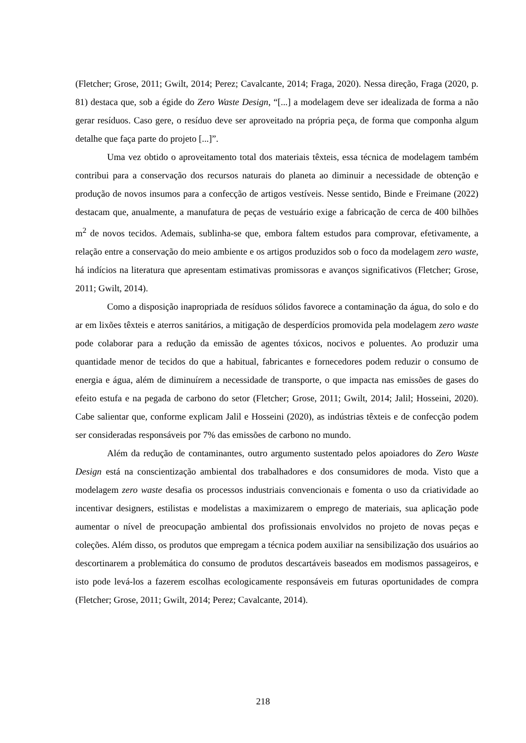(Fletcher; Grose, 2011; Gwilt, 2014; Perez; Cavalcante, 2014; Fraga, 2020). Nessa direção, Fraga (2020, p. 81) destaca que, sob a égide do Zero Waste Design, “[...] a modelagem deve ser idealizada de forma a não gerar resíduos. Caso gere, o resíduo deve ser aproveitado na própria peça, de forma que componha algum detalhe que faça parte do projeto [...]”.
Uma vez obtido o aproveitamento total dos materiais têxteis, essa técnica de modelagem também contribui para a conservação dos recursos naturais do planeta ao diminuir a necessidade de obtenção e produção de novos insumos para a confecção de artigos vestíveis. Nesse sentido, Binde e Freimane (2022) destacam que, anualmente, a manufatura de peças de vestuário exige a fabricação de cerca de 400 bilhões m<sup>2</sup> de novos tecidos. Ademais, sublinha-se que, embora faltem estudos para comprovar, efetivamente, a relação entre a conservação do meio ambiente e os artigos produzidos sob o foco da modelagem zero waste, há indícios na literatura que apresentam estimativas promissoras e avanços significativos (Fletcher; Grose, 2011; Gwilt, 2014).
Como a disposição inapropriada de resíduos sólidos favorece a contaminação da água, do solo e do ar em lixões têxteis e aterros sanitários, a mitigação de desperdícios promovida pela modelagem zero waste pode colaborar para a redução da emissão de agentes tóxicos, nocivos e poluentes. Ao produzir uma quantidade menor de tecidos do que a habitual, fabricantes e fornecedores podem reduzir o consumo de energia e água, além de diminuírem a necessidade de transporte, o que impacta nas emissões de gases do efeito estufa e na pegada de carbono do setor (Fletcher; Grose, 2011; Gwilt, 2014; Jalil; Hosseini, 2020). Cabe salientar que, conforme explicam Jalil e Hosseini (2020), as indústrias têxteis e de confecção podem ser consideradas responsáveis por 7% das emissões de carbono no mundo.
Além da redução de contaminantes, outro argumento sustentado pelos apoiadores do Zero Waste Design está na conscientização ambiental dos trabalhadores e dos consumidores de moda. Visto que a modelagem zero waste desafia os processos industriais convencionais e fomenta o uso da criatividade ao incentivar designers, estilistas e modelistas a maximizarem o emprego de materiais, sua aplicação pode aumentar o nível de preocupação ambiental dos profissionais envolvidos no projeto de novas peças e coleções. Além disso, os produtos que empregam a técnica podem auxiliar na sensibilização dos usuários ao descortinarem a problemática do consumo de produtos descartáveis baseados em modismos passageiros, e isto pode levá-los a fazerem escolhas ecologicamente responsáveis em futuras oportunidades de compra (Fletcher; Grose, 2011; Gwilt, 2014; Perez; Cavalcante, 2014).
218